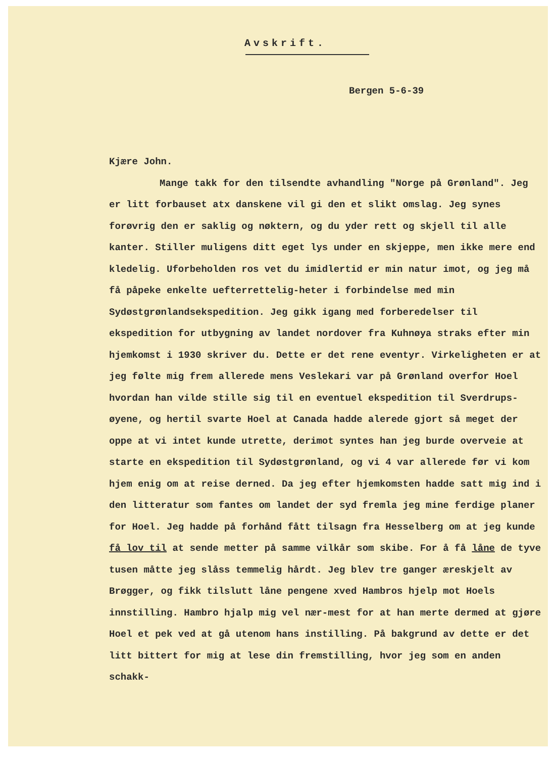Avskrift.
Bergen 5-6-39
Kjære John.
Mange takk for den tilsendte avhandling "Norge på Grønland". Jeg er litt forbauset atx danskene vil gi den et slikt omslag. Jeg synes forøvrig den er saklig og nøktern, og du yder rett og skjell til alle kanter. Stiller muligens ditt eget lys under en skjeppe, men ikke mere end kledelig. Uforbeholden ros vet du imidlertid er min natur imot, og jeg må få påpeke enkelte uefterrettelig-heter i forbindelse med min Sydøstgrønlandsekspedition. Jeg gikk igang med forberedelser til ekspedition for utbygning av landet nordover fra Kuhnøya straks efter min hjemkomst i 1930 skriver du. Dette er det rene eventyr. Virkeligheten er at jeg følte mig frem allerede mens Veslekari var på Grønland overfor Hoel hvordan han vilde stille sig til en eventuel ekspedition til Sverdrups-øyene, og hertil svarte Hoel at Canada hadde alerede gjort så meget der oppe at vi intet kunde utrette, derimot syntes han jeg burde overveie at starte en ekspedition til Sydøstgrønland, og vi 4 var allerede før vi kom hjem enig om at reise derned. Da jeg efter hjemkomsten hadde satt mig ind i den litteratur som fantes om landet der syd fremla jeg mine ferdige planer for Hoel. Jeg hadde på forhånd fått tilsagn fra Hesselberg om at jeg kunde få lov til at sende metter på samme vilkår som skibe. For å få låne de tyve tusen måtte jeg slåss temmelig hårdt. Jeg blev tre ganger æreskjelt av Brøgger, og fikk tilslutt låne pengene xved Hambros hjelp mot Hoels innstilling. Hambro hjalp mig vel nær-mest for at han merte dermed at gjøre Hoel et pek ved at gå utenom hans instilling. På bakgrund av dette er det litt bittert for mig at lese din fremstilling, hvor jeg som en anden schakk-